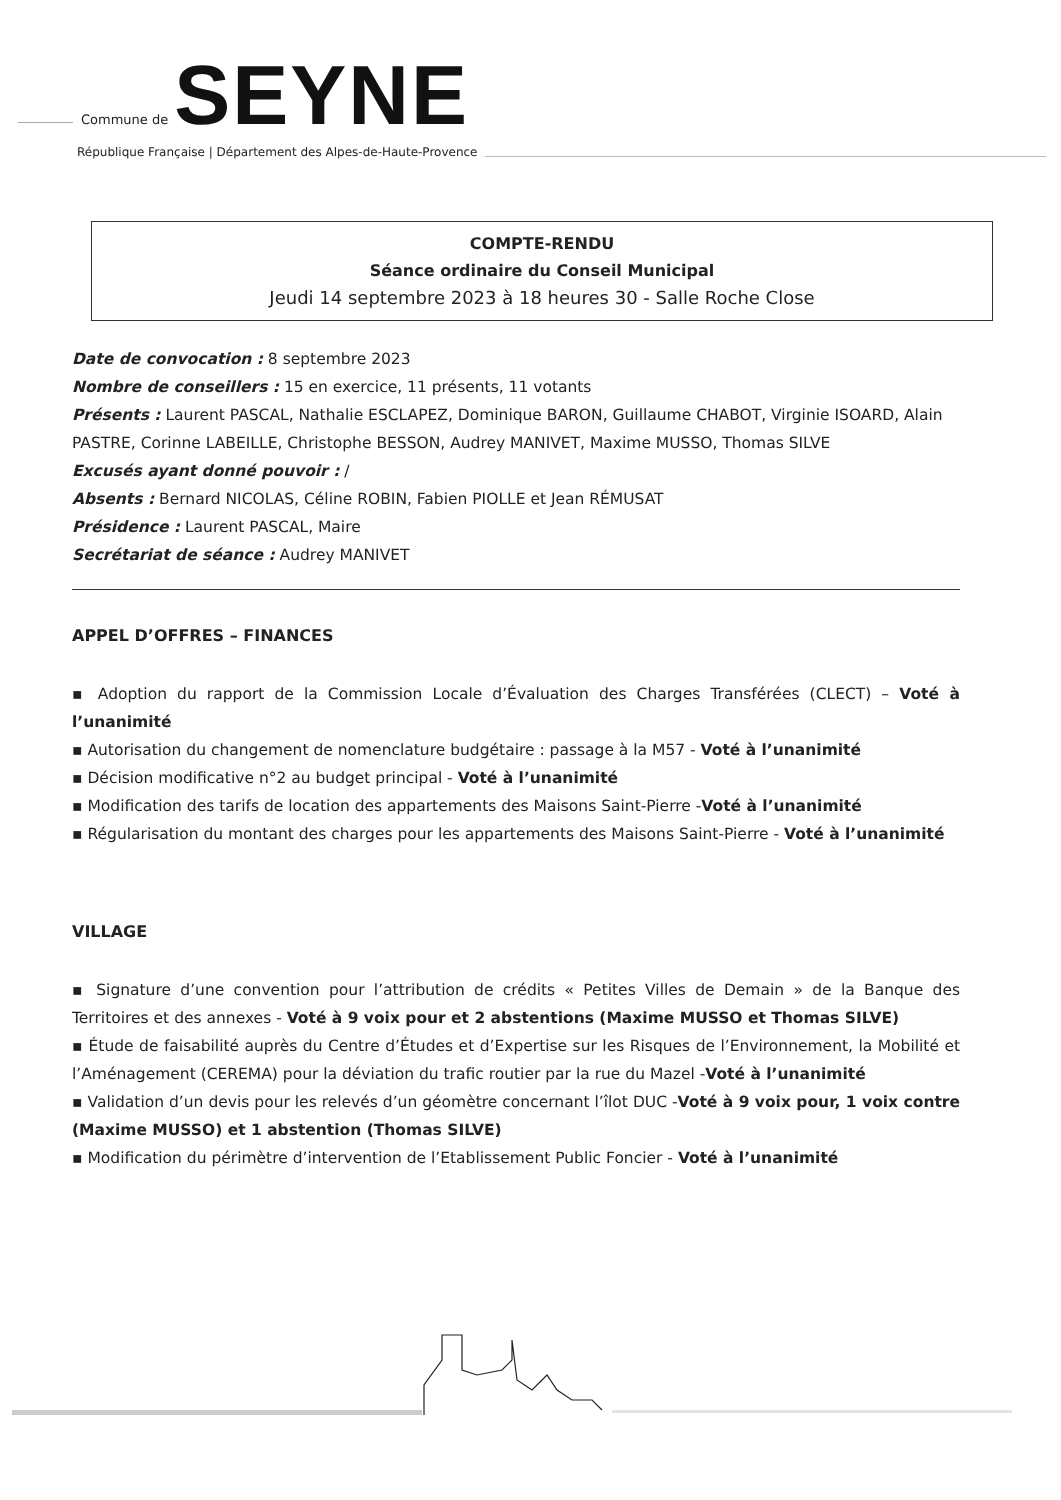Commune de
SEYNE
République Française | Département des Alpes-de-Haute-Provence
COMPTE-RENDU
Séance ordinaire du Conseil Municipal
Jeudi 14 septembre 2023 à 18 heures 30 - Salle Roche Close
Date de convocation : 8 septembre 2023
Nombre de conseillers : 15 en exercice, 11 présents, 11 votants
Présents : Laurent PASCAL, Nathalie ESCLAPEZ, Dominique BARON, Guillaume CHABOT, Virginie ISOARD, Alain PASTRE, Corinne LABEILLE, Christophe BESSON, Audrey MANIVET, Maxime MUSSO, Thomas SILVE
Excusés ayant donné pouvoir : /
Absents : Bernard NICOLAS, Céline ROBIN, Fabien PIOLLE et Jean RÉMUSAT
Présidence : Laurent PASCAL, Maire
Secrétariat de séance : Audrey MANIVET
APPEL D’OFFRES – FINANCES
▪ Adoption du rapport de la Commission Locale d’Évaluation des Charges Transférées (CLECT) – Voté à l’unanimité
▪ Autorisation du changement de nomenclature budgétaire : passage à la M57 - Voté à l’unanimité
▪ Décision modificative n°2 au budget principal - Voté à l’unanimité
▪ Modification des tarifs de location des appartements des Maisons Saint-Pierre -Voté à l’unanimité
▪ Régularisation du montant des charges pour les appartements des Maisons Saint-Pierre - Voté à l’unanimité
VILLAGE
▪ Signature d’une convention pour l’attribution de crédits « Petites Villes de Demain » de la Banque des Territoires et des annexes - Voté à 9 voix pour et 2 abstentions (Maxime MUSSO et Thomas SILVE)
▪ Étude de faisabilité auprès du Centre d’Études et d’Expertise sur les Risques de l’Environnement, la Mobilité et l’Aménagement (CEREMA) pour la déviation du trafic routier par la rue du Mazel -Voté à l’unanimité
▪ Validation d’un devis pour les relevés d’un géomètre concernant l’îlot DUC -Voté à 9 voix pour, 1 voix contre (Maxime MUSSO) et 1 abstention (Thomas SILVE)
▪ Modification du périmètre d’intervention de l’Etablissement Public Foncier - Voté à l’unanimité